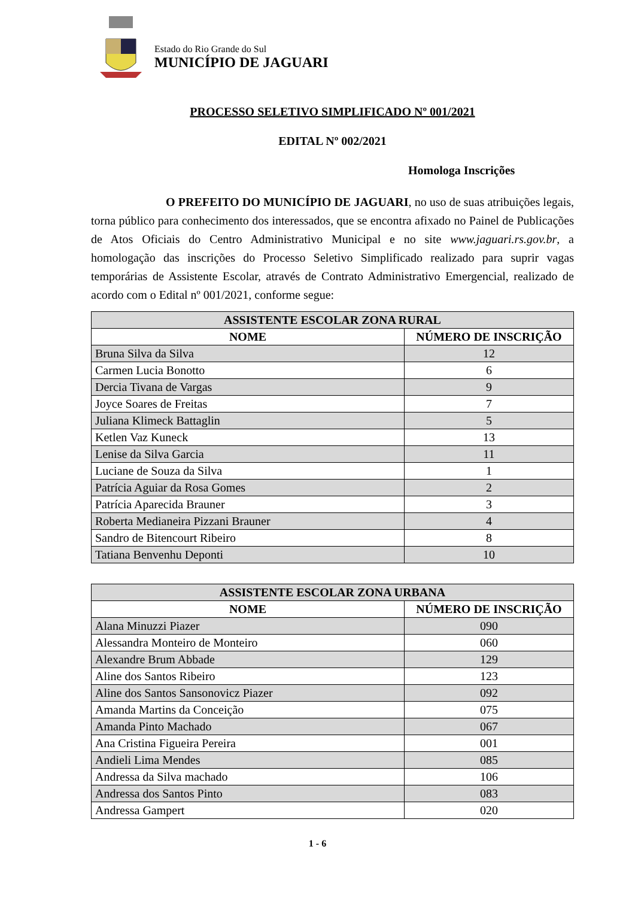Estado do Rio Grande do Sul
MUNICÍPIO DE JAGUARI
PROCESSO SELETIVO SIMPLIFICADO Nº 001/2021
EDITAL Nº 002/2021
Homologa Inscrições
O PREFEITO DO MUNICÍPIO DE JAGUARI, no uso de suas atribuições legais, torna público para conhecimento dos interessados, que se encontra afixado no Painel de Publicações de Atos Oficiais do Centro Administrativo Municipal e no site www.jaguari.rs.gov.br, a homologação das inscrições do Processo Seletivo Simplificado realizado para suprir vagas temporárias de Assistente Escolar, através de Contrato Administrativo Emergencial, realizado de acordo com o Edital nº 001/2021, conforme segue:
| ASSISTENTE ESCOLAR ZONA RURAL | |
| --- | --- |
| NOME | NÚMERO DE INSCRIÇÃO |
| Bruna Silva da Silva | 12 |
| Carmen Lucia Bonotto | 6 |
| Dercia Tivana de Vargas | 9 |
| Joyce Soares de Freitas | 7 |
| Juliana Klimeck Battaglin | 5 |
| Ketlen Vaz Kuneck | 13 |
| Lenise da Silva Garcia | 11 |
| Luciane de Souza da Silva | 1 |
| Patrícia Aguiar da Rosa Gomes | 2 |
| Patrícia Aparecida Brauner | 3 |
| Roberta Medianeira Pizzani Brauner | 4 |
| Sandro de Bitencourt Ribeiro | 8 |
| Tatiana Benvenhu Deponti | 10 |
| ASSISTENTE ESCOLAR ZONA URBANA | |
| --- | --- |
| NOME | NÚMERO DE INSCRIÇÃO |
| Alana Minuzzi Piazer | 090 |
| Alessandra Monteiro de Monteiro | 060 |
| Alexandre Brum Abbade | 129 |
| Aline dos Santos Ribeiro | 123 |
| Aline dos Santos Sansonovicz Piazer | 092 |
| Amanda Martins da Conceição | 075 |
| Amanda Pinto Machado | 067 |
| Ana Cristina Figueira Pereira | 001 |
| Andieli Lima Mendes | 085 |
| Andressa da Silva machado | 106 |
| Andressa dos Santos Pinto | 083 |
| Andressa Gampert | 020 |
1 - 6